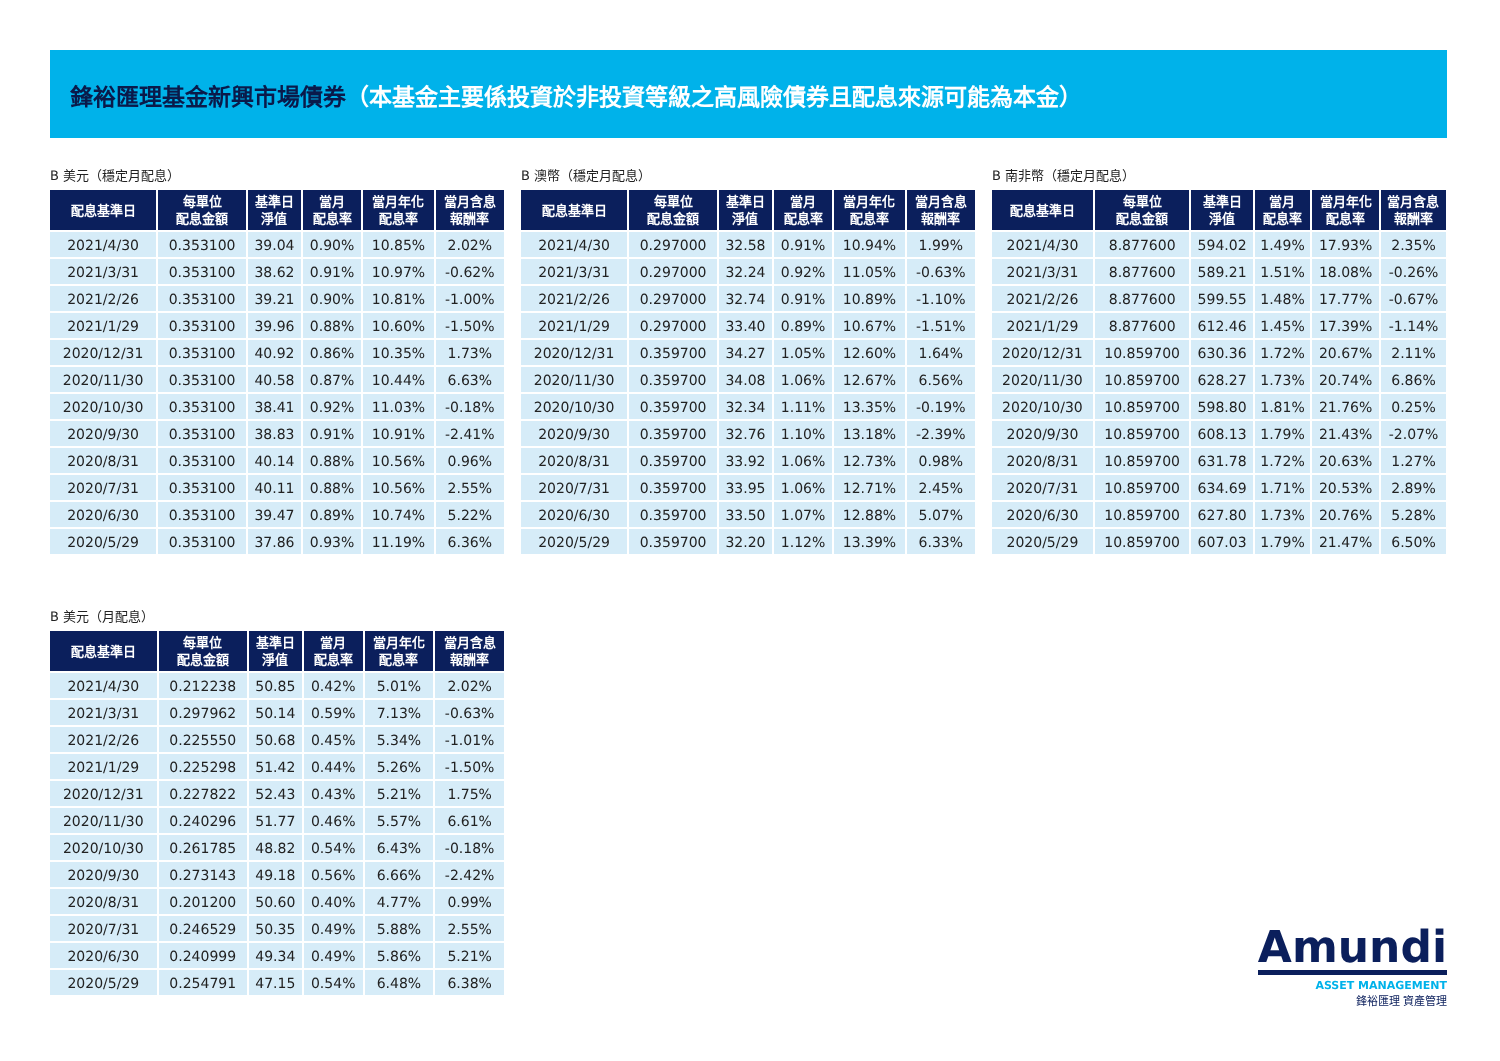鋒裕匯理基金新興市場債券（本基金主要係投資於非投資等級之高風險債券且配息來源可能為本金）
B 美元（穩定月配息）
| 配息基準日 | 每單位 配息金額 | 基準日 淨值 | 當月 配息率 | 當月年化 配息率 | 當月含息 報酬率 |
| --- | --- | --- | --- | --- | --- |
| 2021/4/30 | 0.353100 | 39.04 | 0.90% | 10.85% | 2.02% |
| 2021/3/31 | 0.353100 | 38.62 | 0.91% | 10.97% | -0.62% |
| 2021/2/26 | 0.353100 | 39.21 | 0.90% | 10.81% | -1.00% |
| 2021/1/29 | 0.353100 | 39.96 | 0.88% | 10.60% | -1.50% |
| 2020/12/31 | 0.353100 | 40.92 | 0.86% | 10.35% | 1.73% |
| 2020/11/30 | 0.353100 | 40.58 | 0.87% | 10.44% | 6.63% |
| 2020/10/30 | 0.353100 | 38.41 | 0.92% | 11.03% | -0.18% |
| 2020/9/30 | 0.353100 | 38.83 | 0.91% | 10.91% | -2.41% |
| 2020/8/31 | 0.353100 | 40.14 | 0.88% | 10.56% | 0.96% |
| 2020/7/31 | 0.353100 | 40.11 | 0.88% | 10.56% | 2.55% |
| 2020/6/30 | 0.353100 | 39.47 | 0.89% | 10.74% | 5.22% |
| 2020/5/29 | 0.353100 | 37.86 | 0.93% | 11.19% | 6.36% |
B 澳幣（穩定月配息）
| 配息基準日 | 每單位 配息金額 | 基準日 淨值 | 當月 配息率 | 當月年化 配息率 | 當月含息 報酬率 |
| --- | --- | --- | --- | --- | --- |
| 2021/4/30 | 0.297000 | 32.58 | 0.91% | 10.94% | 1.99% |
| 2021/3/31 | 0.297000 | 32.24 | 0.92% | 11.05% | -0.63% |
| 2021/2/26 | 0.297000 | 32.74 | 0.91% | 10.89% | -1.10% |
| 2021/1/29 | 0.297000 | 33.40 | 0.89% | 10.67% | -1.51% |
| 2020/12/31 | 0.359700 | 34.27 | 1.05% | 12.60% | 1.64% |
| 2020/11/30 | 0.359700 | 34.08 | 1.06% | 12.67% | 6.56% |
| 2020/10/30 | 0.359700 | 32.34 | 1.11% | 13.35% | -0.19% |
| 2020/9/30 | 0.359700 | 32.76 | 1.10% | 13.18% | -2.39% |
| 2020/8/31 | 0.359700 | 33.92 | 1.06% | 12.73% | 0.98% |
| 2020/7/31 | 0.359700 | 33.95 | 1.06% | 12.71% | 2.45% |
| 2020/6/30 | 0.359700 | 33.50 | 1.07% | 12.88% | 5.07% |
| 2020/5/29 | 0.359700 | 32.20 | 1.12% | 13.39% | 6.33% |
B 南非幣（穩定月配息）
| 配息基準日 | 每單位 配息金額 | 基準日 淨值 | 當月 配息率 | 當月年化 配息率 | 當月含息 報酬率 |
| --- | --- | --- | --- | --- | --- |
| 2021/4/30 | 8.877600 | 594.02 | 1.49% | 17.93% | 2.35% |
| 2021/3/31 | 8.877600 | 589.21 | 1.51% | 18.08% | -0.26% |
| 2021/2/26 | 8.877600 | 599.55 | 1.48% | 17.77% | -0.67% |
| 2021/1/29 | 8.877600 | 612.46 | 1.45% | 17.39% | -1.14% |
| 2020/12/31 | 10.859700 | 630.36 | 1.72% | 20.67% | 2.11% |
| 2020/11/30 | 10.859700 | 628.27 | 1.73% | 20.74% | 6.86% |
| 2020/10/30 | 10.859700 | 598.80 | 1.81% | 21.76% | 0.25% |
| 2020/9/30 | 10.859700 | 608.13 | 1.79% | 21.43% | -2.07% |
| 2020/8/31 | 10.859700 | 631.78 | 1.72% | 20.63% | 1.27% |
| 2020/7/31 | 10.859700 | 634.69 | 1.71% | 20.53% | 2.89% |
| 2020/6/30 | 10.859700 | 627.80 | 1.73% | 20.76% | 5.28% |
| 2020/5/29 | 10.859700 | 607.03 | 1.79% | 21.47% | 6.50% |
B 美元（月配息）
| 配息基準日 | 每單位 配息金額 | 基準日 淨值 | 當月 配息率 | 當月年化 配息率 | 當月含息 報酬率 |
| --- | --- | --- | --- | --- | --- |
| 2021/4/30 | 0.212238 | 50.85 | 0.42% | 5.01% | 2.02% |
| 2021/3/31 | 0.297962 | 50.14 | 0.59% | 7.13% | -0.63% |
| 2021/2/26 | 0.225550 | 50.68 | 0.45% | 5.34% | -1.01% |
| 2021/1/29 | 0.225298 | 51.42 | 0.44% | 5.26% | -1.50% |
| 2020/12/31 | 0.227822 | 52.43 | 0.43% | 5.21% | 1.75% |
| 2020/11/30 | 0.240296 | 51.77 | 0.46% | 5.57% | 6.61% |
| 2020/10/30 | 0.261785 | 48.82 | 0.54% | 6.43% | -0.18% |
| 2020/9/30 | 0.273143 | 49.18 | 0.56% | 6.66% | -2.42% |
| 2020/8/31 | 0.201200 | 50.60 | 0.40% | 4.77% | 0.99% |
| 2020/7/31 | 0.246529 | 50.35 | 0.49% | 5.88% | 2.55% |
| 2020/6/30 | 0.240999 | 49.34 | 0.49% | 5.86% | 5.21% |
| 2020/5/29 | 0.254791 | 47.15 | 0.54% | 6.48% | 6.38% |
Amundi
ASSET MANAGEMENT
鋒裕匯理 資產管理